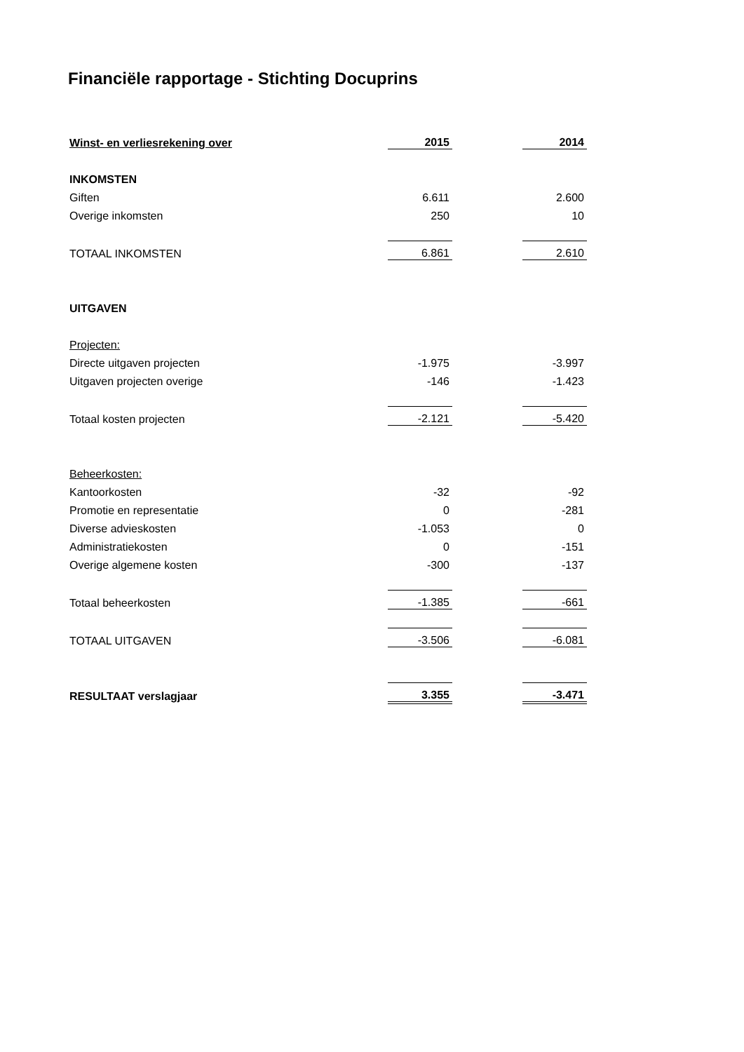Financiële rapportage - Stichting Docuprins
| Winst- en verliesrekening over | 2015 | | 2014 |
| INKOMSTEN | | | |
| Giften | 6.611 | | 2.600 |
| Overige inkomsten | 250 | | 10 |
| TOTAAL INKOMSTEN | 6.861 | | 2.610 |
| UITGAVEN | | | |
| Projecten: | | | |
| Directe uitgaven projecten | -1.975 | | -3.997 |
| Uitgaven projecten overige | -146 | | -1.423 |
| Totaal kosten projecten | -2.121 | | -5.420 |
| Beheerkosten: | | | |
| Kantoorkosten | -32 | | -92 |
| Promotie en representatie | 0 | | -281 |
| Diverse advieskosten | -1.053 | | 0 |
| Administratiekosten | 0 | | -151 |
| Overige algemene kosten | -300 | | -137 |
| Totaal beheerkosten | -1.385 | | -661 |
| TOTAAL UITGAVEN | -3.506 | | -6.081 |
| RESULTAAT verslagjaar | 3.355 | | -3.471 |